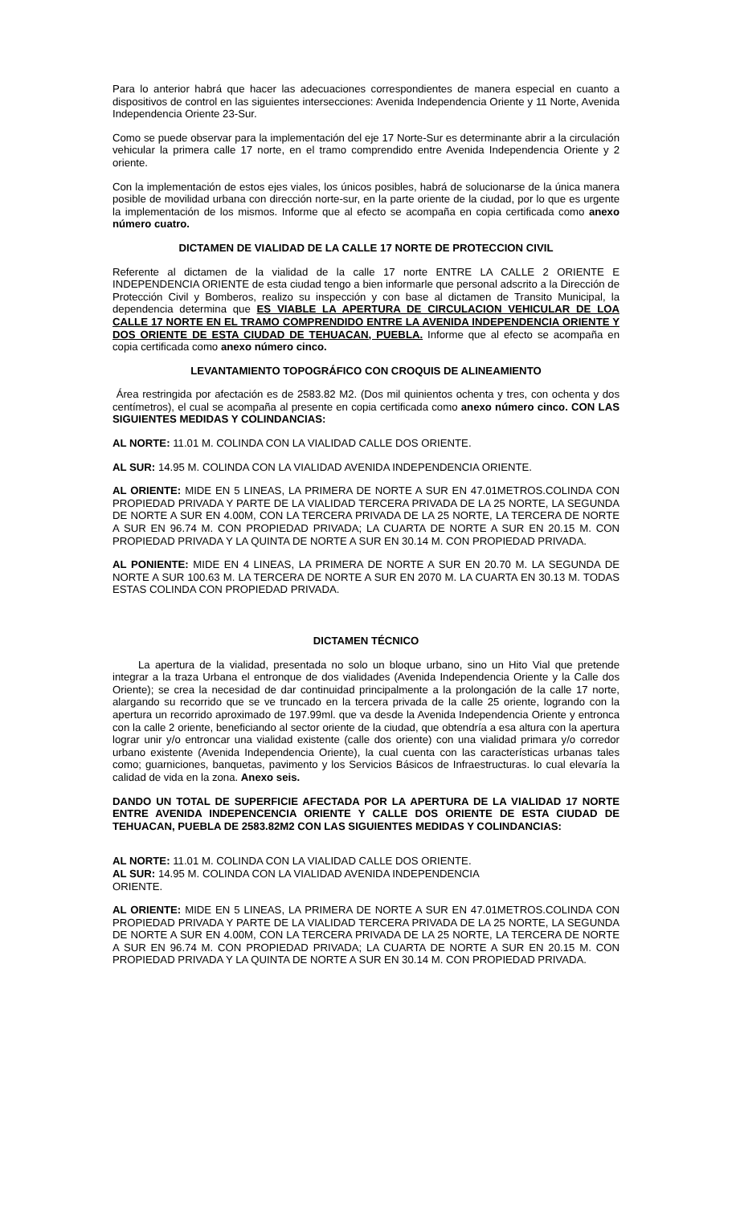Para lo anterior habrá que hacer las adecuaciones correspondientes de manera especial en cuanto a dispositivos de control en las siguientes intersecciones: Avenida Independencia Oriente y 11 Norte, Avenida Independencia Oriente 23-Sur.
Como se puede observar para la implementación del eje 17 Norte-Sur es determinante abrir a la circulación vehicular la primera calle 17 norte, en el tramo comprendido entre Avenida Independencia Oriente y 2 oriente.
Con la implementación de estos ejes viales, los únicos posibles, habrá de solucionarse de la única manera posible de movilidad urbana con dirección norte-sur, en la parte oriente de la ciudad, por lo que es urgente la implementación de los mismos. Informe que al efecto se acompaña en copia certificada como anexo número cuatro.
DICTAMEN DE VIALIDAD DE LA CALLE 17 NORTE DE PROTECCION CIVIL
Referente al dictamen de la vialidad de la calle 17 norte ENTRE LA CALLE 2 ORIENTE E INDEPENDENCIA ORIENTE de esta ciudad tengo a bien informarle que personal adscrito a la Dirección de Protección Civil y Bomberos, realizo su inspección y con base al dictamen de Transito Municipal, la dependencia determina que ES VIABLE LA APERTURA DE CIRCULACION VEHICULAR DE LOA CALLE 17 NORTE EN EL TRAMO COMPRENDIDO ENTRE LA AVENIDA INDEPENDENCIA ORIENTE Y DOS ORIENTE DE ESTA CIUDAD DE TEHUACAN, PUEBLA. Informe que al efecto se acompaña en copia certificada como anexo número cinco.
LEVANTAMIENTO TOPOGRÁFICO CON CROQUIS DE ALINEAMIENTO
Área restringida por afectación es de 2583.82 M2. (Dos mil quinientos ochenta y tres, con ochenta y dos centímetros), el cual se acompaña al presente en copia certificada como anexo número cinco. CON LAS SIGUIENTES MEDIDAS Y COLINDANCIAS:
AL NORTE: 11.01 M. COLINDA CON LA VIALIDAD CALLE DOS ORIENTE.
AL SUR: 14.95 M. COLINDA CON LA VIALIDAD AVENIDA INDEPENDENCIA ORIENTE.
AL ORIENTE: MIDE EN 5 LINEAS, LA PRIMERA DE NORTE A SUR EN 47.01METROS.COLINDA CON PROPIEDAD PRIVADA Y PARTE DE LA VIALIDAD TERCERA PRIVADA DE LA 25 NORTE, LA SEGUNDA DE NORTE A SUR EN 4.00M, CON LA TERCERA PRIVADA DE LA 25 NORTE, LA TERCERA DE NORTE A SUR EN 96.74 M. CON PROPIEDAD PRIVADA; LA CUARTA DE NORTE A SUR EN 20.15 M. CON PROPIEDAD PRIVADA Y LA QUINTA DE NORTE A SUR EN 30.14 M. CON PROPIEDAD PRIVADA.
AL PONIENTE: MIDE EN 4 LINEAS, LA PRIMERA DE NORTE A SUR EN 20.70 M. LA SEGUNDA DE NORTE A SUR 100.63 M. LA TERCERA DE NORTE A SUR EN 2070 M. LA CUARTA EN 30.13 M. TODAS ESTAS COLINDA CON PROPIEDAD PRIVADA.
DICTAMEN TÉCNICO
La apertura de la vialidad, presentada no solo un bloque urbano, sino un Hito Vial que pretende integrar a la traza Urbana el entronque de dos vialidades (Avenida Independencia Oriente y la Calle dos Oriente); se crea la necesidad de dar continuidad principalmente a la prolongación de la calle 17 norte, alargando su recorrido que se ve truncado en la tercera privada de la calle 25 oriente, logrando con la apertura un recorrido aproximado de 197.99ml. que va desde la Avenida Independencia Oriente y entronca con la calle 2 oriente, beneficiando al sector oriente de la ciudad, que obtendría a esa altura con la apertura lograr unir y/o entroncar una vialidad existente (calle dos oriente) con una vialidad primara y/o corredor urbano existente (Avenida Independencia Oriente), la cual cuenta con las características urbanas tales como; guarniciones, banquetas, pavimento y los Servicios Básicos de Infraestructuras. lo cual elevaría la calidad de vida en la zona. Anexo seis.
DANDO UN TOTAL DE SUPERFICIE AFECTADA POR LA APERTURA DE LA VIALIDAD 17 NORTE ENTRE AVENIDA INDEPENCENCIA ORIENTE Y CALLE DOS ORIENTE DE ESTA CIUDAD DE TEHUACAN, PUEBLA DE 2583.82M2 CON LAS SIGUIENTES MEDIDAS Y COLINDANCIAS:
AL NORTE: 11.01 M. COLINDA CON LA VIALIDAD CALLE DOS ORIENTE.
AL SUR: 14.95 M. COLINDA CON LA VIALIDAD AVENIDA INDEPENDENCIA
ORIENTE.
AL ORIENTE: MIDE EN 5 LINEAS, LA PRIMERA DE NORTE A SUR EN 47.01METROS.COLINDA CON PROPIEDAD PRIVADA Y PARTE DE LA VIALIDAD TERCERA PRIVADA DE LA 25 NORTE, LA SEGUNDA DE NORTE A SUR EN 4.00M, CON LA TERCERA PRIVADA DE LA 25 NORTE, LA TERCERA DE NORTE A SUR EN 96.74 M. CON PROPIEDAD PRIVADA; LA CUARTA DE NORTE A SUR EN 20.15 M. CON PROPIEDAD PRIVADA Y LA QUINTA DE NORTE A SUR EN 30.14 M. CON PROPIEDAD PRIVADA.